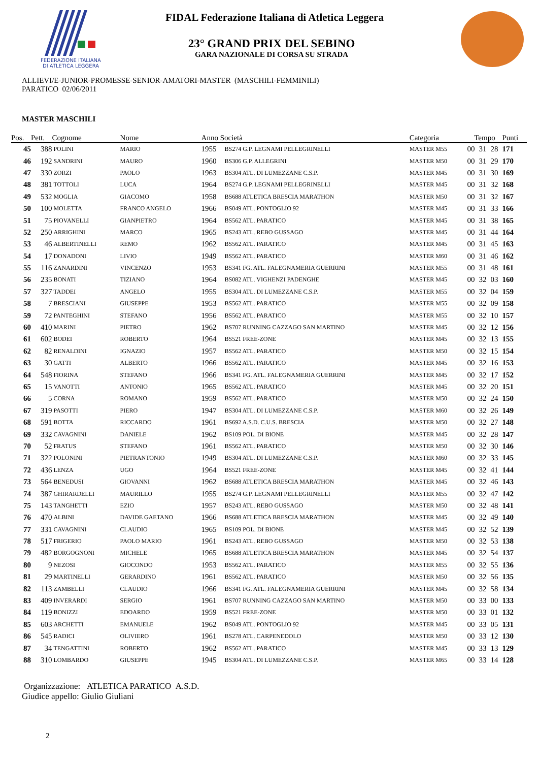FEDERAZIONE ITALIANA
DI ATLETICA LEGGERA
FIDAL Federazione Italiana di Atletica Leggera
23° GRAND PRIX DEL SEBINO
GARA NAZIONALE DI CORSA SU STRADA
ALLIEVI/E-JUNIOR-PROMESSE-SENIOR-AMATORI-MASTER (MASCHILI-FEMMINILI)
PARATICO 02/06/2011
MASTER MASCHILI
| Pos. | Pett. | Cognome | Nome | Anno Società | | Categoria | Tempo | | | Punti |
| --- | --- | --- | --- | --- | --- | --- | --- | --- | --- | --- |
| 45 | 388 | POLINI | MARIO | 1955 | BS274 G.P. LEGNAMI PELLEGRINELLI | MASTER M55 | 00 | 31 | 28 | 171 |
| 46 | 192 | SANDRINI | MAURO | 1960 | BS306 G.P. ALLEGRINI | MASTER M50 | 00 | 31 | 29 | 170 |
| 47 | 330 | ZORZI | PAOLO | 1963 | BS304 ATL. DI LUMEZZANE C.S.P. | MASTER M45 | 00 | 31 | 30 | 169 |
| 48 | 381 | TOTTOLI | LUCA | 1964 | BS274 G.P. LEGNAMI PELLEGRINELLI | MASTER M45 | 00 | 31 | 32 | 168 |
| 49 | 532 | MOGLIA | GIACOMO | 1958 | BS688 ATLETICA BRESCIA MARATHON | MASTER M50 | 00 | 31 | 32 | 167 |
| 50 | 100 | MOLETTA | FRANCO ANGELO | 1966 | BS049 ATL. PONTOGLIO 92 | MASTER M45 | 00 | 31 | 33 | 166 |
| 51 | 75 | PIOVANELLI | GIANPIETRO | 1964 | BS562 ATL. PARATICO | MASTER M45 | 00 | 31 | 38 | 165 |
| 52 | 250 | ARRIGHINI | MARCO | 1965 | BS243 ATL. REBO GUSSAGO | MASTER M45 | 00 | 31 | 44 | 164 |
| 53 | 46 | ALBERTINELLI | REMO | 1962 | BS562 ATL. PARATICO | MASTER M45 | 00 | 31 | 45 | 163 |
| 54 | 17 | DONADONI | LIVIO | 1949 | BS562 ATL. PARATICO | MASTER M60 | 00 | 31 | 46 | 162 |
| 55 | 116 | ZANARDINI | VINCENZO | 1953 | BS341 FG. ATL. FALEGNAMERIA GUERRINI | MASTER M55 | 00 | 31 | 48 | 161 |
| 56 | 235 | BONATI | TIZIANO | 1964 | BS082 ATL. VIGHENZI PADENGHE | MASTER M45 | 00 | 32 | 03 | 160 |
| 57 | 327 | TADDEI | ANGELO | 1955 | BS304 ATL. DI LUMEZZANE C.S.P. | MASTER M55 | 00 | 32 | 04 | 159 |
| 58 | 7 | BRESCIANI | GIUSEPPE | 1953 | BS562 ATL. PARATICO | MASTER M55 | 00 | 32 | 09 | 158 |
| 59 | 72 | PANTEGHINI | STEFANO | 1956 | BS562 ATL. PARATICO | MASTER M55 | 00 | 32 | 10 | 157 |
| 60 | 410 | MARINI | PIETRO | 1962 | BS707 RUNNING CAZZAGO SAN MARTINO | MASTER M45 | 00 | 32 | 12 | 156 |
| 61 | 602 | BODEI | ROBERTO | 1964 | BS521 FREE-ZONE | MASTER M45 | 00 | 32 | 13 | 155 |
| 62 | 82 | RENALDINI | IGNAZIO | 1957 | BS562 ATL. PARATICO | MASTER M50 | 00 | 32 | 15 | 154 |
| 63 | 30 | GATTI | ALBERTO | 1966 | BS562 ATL. PARATICO | MASTER M45 | 00 | 32 | 16 | 153 |
| 64 | 548 | FIORINA | STEFANO | 1966 | BS341 FG. ATL. FALEGNAMERIA GUERRINI | MASTER M45 | 00 | 32 | 17 | 152 |
| 65 | 15 | VANOTTI | ANTONIO | 1965 | BS562 ATL. PARATICO | MASTER M45 | 00 | 32 | 20 | 151 |
| 66 | 5 | CORNA | ROMANO | 1959 | BS562 ATL. PARATICO | MASTER M50 | 00 | 32 | 24 | 150 |
| 67 | 319 | PASOTTI | PIERO | 1947 | BS304 ATL. DI LUMEZZANE C.S.P. | MASTER M60 | 00 | 32 | 26 | 149 |
| 68 | 591 | BOTTA | RICCARDO | 1961 | BS692 A.S.D. C.U.S. BRESCIA | MASTER M50 | 00 | 32 | 27 | 148 |
| 69 | 332 | CAVAGNINI | DANIELE | 1962 | BS109 POL. DI BIONE | MASTER M45 | 00 | 32 | 28 | 147 |
| 70 | 52 | FRATUS | STEFANO | 1961 | BS562 ATL. PARATICO | MASTER M50 | 00 | 32 | 30 | 146 |
| 71 | 322 | POLONINI | PIETRANTONIO | 1949 | BS304 ATL. DI LUMEZZANE C.S.P. | MASTER M60 | 00 | 32 | 33 | 145 |
| 72 | 436 | LENZA | UGO | 1964 | BS521 FREE-ZONE | MASTER M45 | 00 | 32 | 41 | 144 |
| 73 | 564 | BENEDUSI | GIOVANNI | 1962 | BS688 ATLETICA BRESCIA MARATHON | MASTER M45 | 00 | 32 | 46 | 143 |
| 74 | 387 | GHIRARDELLI | MAURILLO | 1955 | BS274 G.P. LEGNAMI PELLEGRINELLI | MASTER M55 | 00 | 32 | 47 | 142 |
| 75 | 143 | TANGHETTI | EZIO | 1957 | BS243 ATL. REBO GUSSAGO | MASTER M50 | 00 | 32 | 48 | 141 |
| 76 | 470 | ALBINI | DAVIDE GAETANO | 1966 | BS688 ATLETICA BRESCIA MARATHON | MASTER M45 | 00 | 32 | 49 | 140 |
| 77 | 331 | CAVAGNINI | CLAUDIO | 1965 | BS109 POL. DI BIONE | MASTER M45 | 00 | 32 | 52 | 139 |
| 78 | 517 | FRIGERIO | PAOLO MARIO | 1961 | BS243 ATL. REBO GUSSAGO | MASTER M50 | 00 | 32 | 53 | 138 |
| 79 | 482 | BORGOGNONI | MICHELE | 1965 | BS688 ATLETICA BRESCIA MARATHON | MASTER M45 | 00 | 32 | 54 | 137 |
| 80 | 9 | NEZOSI | GIOCONDO | 1953 | BS562 ATL. PARATICO | MASTER M55 | 00 | 32 | 55 | 136 |
| 81 | 29 | MARTINELLI | GERARDINO | 1961 | BS562 ATL. PARATICO | MASTER M50 | 00 | 32 | 56 | 135 |
| 82 | 113 | ZAMBELLI | CLAUDIO | 1966 | BS341 FG. ATL. FALEGNAMERIA GUERRINI | MASTER M45 | 00 | 32 | 58 | 134 |
| 83 | 409 | INVERARDI | SERGIO | 1961 | BS707 RUNNING CAZZAGO SAN MARTINO | MASTER M50 | 00 | 33 | 00 | 133 |
| 84 | 119 | BONIZZI | EDOARDO | 1959 | BS521 FREE-ZONE | MASTER M50 | 00 | 33 | 01 | 132 |
| 85 | 603 | ARCHETTI | EMANUELE | 1962 | BS049 ATL. PONTOGLIO 92 | MASTER M45 | 00 | 33 | 05 | 131 |
| 86 | 545 | RADICI | OLIVIERO | 1961 | BS278 ATL. CARPENEDOLO | MASTER M50 | 00 | 33 | 12 | 130 |
| 87 | 34 | TENGATTINI | ROBERTO | 1962 | BS562 ATL. PARATICO | MASTER M45 | 00 | 33 | 13 | 129 |
| 88 | 310 | LOMBARDO | GIUSEPPE | 1945 | BS304 ATL. DI LUMEZZANE C.S.P. | MASTER M65 | 00 | 33 | 14 | 128 |
Organizzazione: ATLETICA PARATICO A.S.D.
Giudice appello: Giulio Giuliani
2